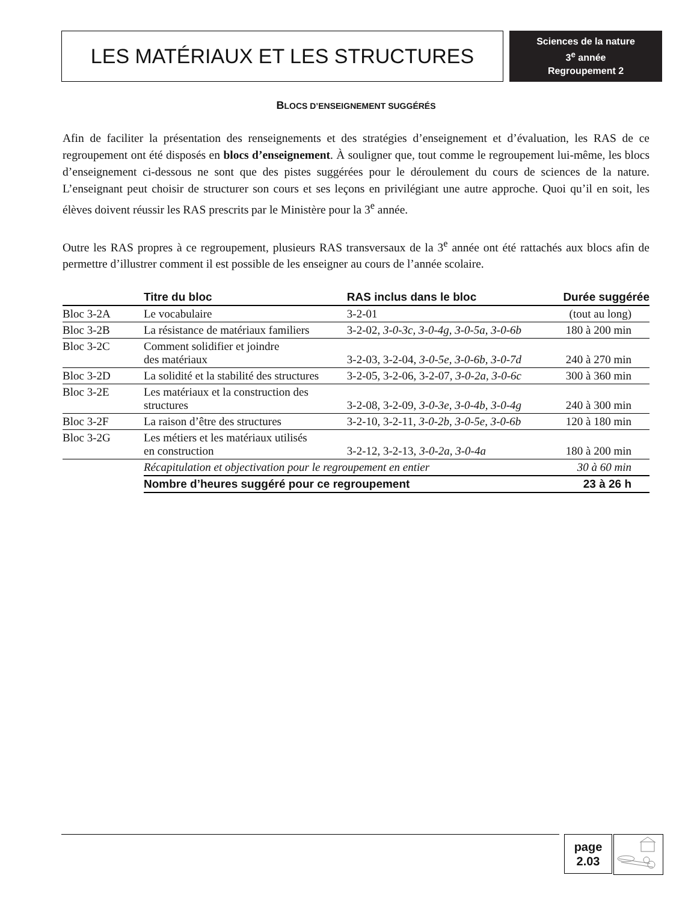LES MATÉRIAUX ET LES STRUCTURES
Sciences de la nature
3<sup>e</sup> année
Regroupement 2
BLOCS D’ENSEIGNEMENT SUGGÉRÉS
Afin de faciliter la présentation des renseignements et des stratégies d’enseignement et d’évaluation, les RAS de ce regroupement ont été disposés en blocs d’enseignement. À souligner que, tout comme le regroupement lui-même, les blocs d’enseignement ci-dessous ne sont que des pistes suggérées pour le déroulement du cours de sciences de la nature. L’enseignant peut choisir de structurer son cours et ses leçons en privilégiant une autre approche. Quoi qu’il en soit, les élèves doivent réussir les RAS prescrits par le Ministère pour la 3<sup>e</sup> année.
Outre les RAS propres à ce regroupement, plusieurs RAS transversaux de la 3<sup>e</sup> année ont été rattachés aux blocs afin de permettre d’illustrer comment il est possible de les enseigner au cours de l’année scolaire.
| | Titre du bloc | RAS inclus dans le bloc | Durée suggérée |
| --- | --- | --- | --- |
| Bloc 3-2A | Le vocabulaire | 3-2-01 | (tout au long) |
| Bloc 3-2B | La résistance de matériaux familiers | 3-2-02, 3-0-3c, 3-0-4g, 3-0-5a, 3-0-6b | 180 à 200 min |
| Bloc 3-2C | Comment solidifier et joindre des matériaux | 3-2-03, 3-2-04, 3-0-5e, 3-0-6b, 3-0-7d | 240 à 270 min |
| Bloc 3-2D | La solidité et la stabilité des structures | 3-2-05, 3-2-06, 3-2-07, 3-0-2a, 3-0-6c | 300 à 360 min |
| Bloc 3-2E | Les matériaux et la construction des structures | 3-2-08, 3-2-09, 3-0-3e, 3-0-4b, 3-0-4g | 240 à 300 min |
| Bloc 3-2F | La raison d’être des structures | 3-2-10, 3-2-11, 3-0-2b, 3-0-5e, 3-0-6b | 120 à 180 min |
| Bloc 3-2G | Les métiers et les matériaux utilisés en construction | 3-2-12, 3-2-13, 3-0-2a, 3-0-4a | 180 à 200 min |
| | Récapitulation et objectivation pour le regroupement en entier | | 30 à 60 min |
| | Nombre d’heures suggéré pour ce regroupement | | 23 à 26 h |
page
2.03